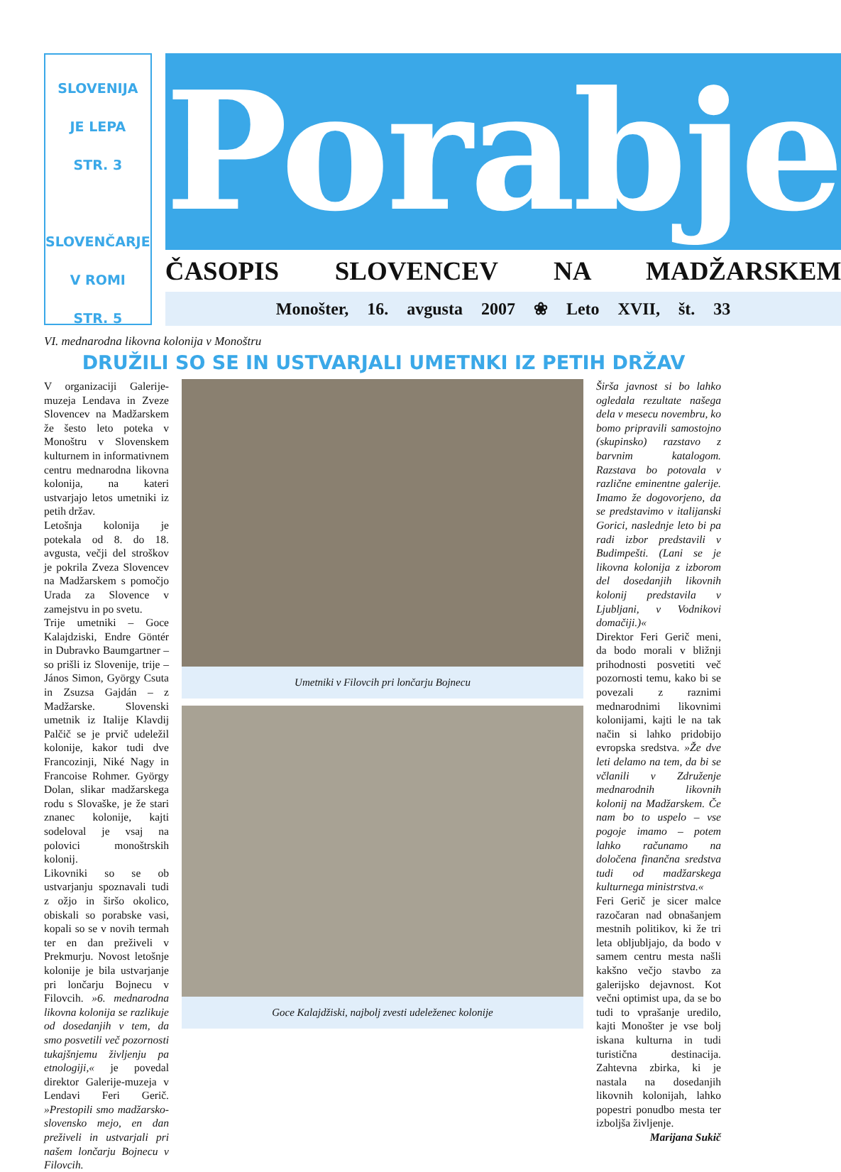SLOVENIJA
JE LEPA
STR. 3
SLOVENČARJE
V ROMI
STR. 5
Porabje
ČASOPIS SLOVENCEV NA MADŽARSKEM
Monošter, 16. avgusta 2007 ❀ Leto XVII, št. 33
VI. mednarodna likovna kolonija v Monoštru
DRUŽILI SO SE IN USTVARJALI UMETNKI IZ PETIH DRŽAV
V organizaciji Galerije-muzeja Lendava in Zveze Slovencev na Madžarskem že šesto leto poteka v Monoštru v Slovenskem kulturnem in informativnem centru mednarodna likovna kolonija, na kateri ustvarjajo letos umetniki iz petih držav.
Letošnja kolonija je potekala od 8. do 18. avgusta, večji del stroškov je pokrila Zveza Slovencev na Madžarskem s pomočjo Urada za Slovence v zamejstvu in po svetu.
Trije umetniki – Goce Kalajdziski, Endre Göntér in Dubravko Baumgartner – so prišli iz Slovenije, trije – János Simon, György Csuta in Zsuzsa Gajdán – z Madžarske. Slovenski umetnik iz Italije Klavdij Palčič se je prvič udeležil kolonije, kakor tudi dve Francozinji, Niké Nagy in Francoise Rohmer. György Dolan, slikar madžarskega rodu s Slovaške, je že stari znanec kolonije, kajti sodeloval je vsaj na polovici monoštrskih kolonij.
Likovniki so se ob ustvarjanju spoznavali tudi z ožjo in širšo okolico, obiskali so porabske vasi, kopali so se v novih termah ter en dan preživeli v Prekmurju. Novost letošnje kolonije je bila ustvarjanje pri lončarju Bojnecu v Filovcih. »6. mednarodna likovna kolonija se razlikuje od dosedanjih v tem, da smo posvetili več pozornosti tukajšnjemu življenju pa etnologiji,« je povedal direktor Galerije-muzeja v Lendavi Feri Gerič. »Prestopili smo madžarsko-slovensko mejo, en dan preživeli in ustvarjali pri našem lončarju Bojnecu v Filovcih.
Umetniki v Filovcih pri lončarju Bojnecu
Goce Kalajdžiski, najbolj zvesti udeleženec kolonije
Širša javnost si bo lahko ogledala rezultate našega dela v mesecu novembru, ko bomo pripravili samostojno (skupinsko) razstavo z barvnim katalogom. Razstava bo potovala v različne eminentne galerije. Imamo že dogovorjeno, da se predstavimo v italijanski Gorici, naslednje leto bi pa radi izbor predstavili v Budimpešti. (Lani se je likovna kolonija z izborom del dosedanjih likovnih kolonij predstavila v Ljubljani, v Vodnikovi domačiji.)«
Direktor Feri Gerič meni, da bodo morali v bližnji prihodnosti posvetiti več pozornosti temu, kako bi se povezali z raznimi mednarodnimi likovnimi kolonijami, kajti le na tak način si lahko pridobijo evropska sredstva. »Že dve leti delamo na tem, da bi se včlanili v Združenje mednarodnih likovnih kolonij na Madžarskem. Če nam bo to uspelo – vse pogoje imamo – potem lahko računamo na določena finančna sredstva tudi od madžarskega kulturnega ministrstva.«
Feri Gerič je sicer malce razočaran nad obnašanjem mestnih politikov, ki že tri leta obljubljajo, da bodo v samem centru mesta našli kakšno večjo stavbo za galerijsko dejavnost. Kot večni optimist upa, da se bo tudi to vprašanje uredilo, kajti Monošter je vse bolj iskana kulturna in tudi turistična destinacija. Zahtevna zbirka, ki je nastala na dosedanjih likovnih kolonijah, lahko popestri ponudbo mesta ter izboljša življenje.
Marijana Sukič